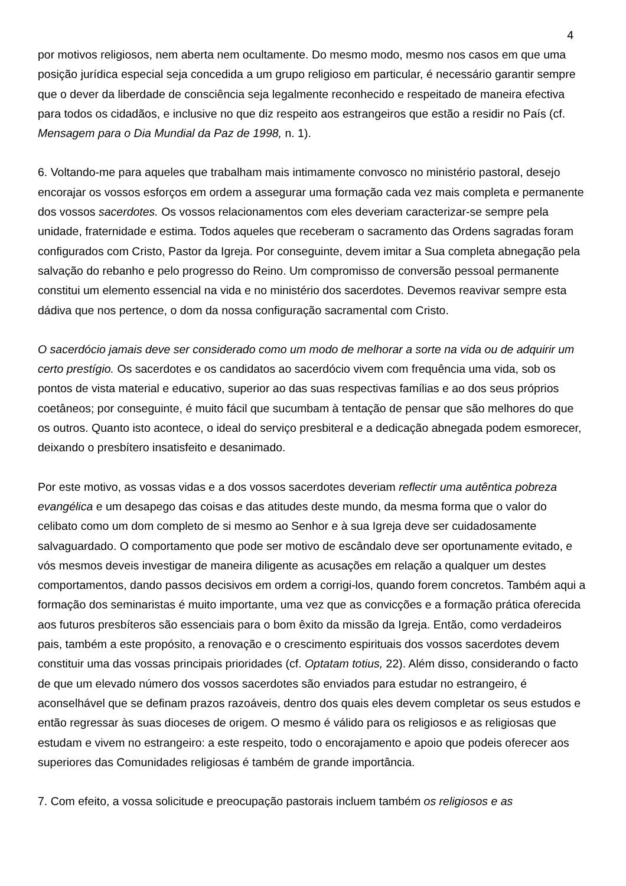4
por motivos religiosos, nem aberta nem ocultamente. Do mesmo modo, mesmo nos casos em que uma posição jurídica especial seja concedida a um grupo religioso em particular, é necessário garantir sempre que o dever da liberdade de consciência seja legalmente reconhecido e respeitado de maneira efectiva para todos os cidadãos, e inclusive no que diz respeito aos estrangeiros que estão a residir no País (cf. Mensagem para o Dia Mundial da Paz de 1998, n. 1).
6. Voltando-me para aqueles que trabalham mais intimamente convosco no ministério pastoral, desejo encorajar os vossos esforços em ordem a assegurar uma formação cada vez mais completa e permanente dos vossos sacerdotes. Os vossos relacionamentos com eles deveriam caracterizar-se sempre pela unidade, fraternidade e estima. Todos aqueles que receberam o sacramento das Ordens sagradas foram configurados com Cristo, Pastor da Igreja. Por conseguinte, devem imitar a Sua completa abnegação pela salvação do rebanho e pelo progresso do Reino. Um compromisso de conversão pessoal permanente constitui um elemento essencial na vida e no ministério dos sacerdotes. Devemos reavivar sempre esta dádiva que nos pertence, o dom da nossa configuração sacramental com Cristo.
O sacerdócio jamais deve ser considerado como um modo de melhorar a sorte na vida ou de adquirir um certo prestígio. Os sacerdotes e os candidatos ao sacerdócio vivem com frequência uma vida, sob os pontos de vista material e educativo, superior ao das suas respectivas famílias e ao dos seus próprios coetâneos; por conseguinte, é muito fácil que sucumbam à tentação de pensar que são melhores do que os outros. Quanto isto acontece, o ideal do serviço presbiteral e a dedicação abnegada podem esmorecer, deixando o presbítero insatisfeito e desanimado.
Por este motivo, as vossas vidas e a dos vossos sacerdotes deveriam reflectir uma autêntica pobreza evangélica e um desapego das coisas e das atitudes deste mundo, da mesma forma que o valor do celibato como um dom completo de si mesmo ao Senhor e à sua Igreja deve ser cuidadosamente salvaguardado. O comportamento que pode ser motivo de escândalo deve ser oportunamente evitado, e vós mesmos deveis investigar de maneira diligente as acusações em relação a qualquer um destes comportamentos, dando passos decisivos em ordem a corrigi-los, quando forem concretos. Também aqui a formação dos seminaristas é muito importante, uma vez que as convicções e a formação prática oferecida aos futuros presbíteros são essenciais para o bom êxito da missão da Igreja. Então, como verdadeiros pais, também a este propósito, a renovação e o crescimento espirituais dos vossos sacerdotes devem constituir uma das vossas principais prioridades (cf. Optatam totius, 22). Além disso, considerando o facto de que um elevado número dos vossos sacerdotes são enviados para estudar no estrangeiro, é aconselhável que se definam prazos razoáveis, dentro dos quais eles devem completar os seus estudos e então regressar às suas dioceses de origem. O mesmo é válido para os religiosos e as religiosas que estudam e vivem no estrangeiro: a este respeito, todo o encorajamento e apoio que podeis oferecer aos superiores das Comunidades religiosas é também de grande importância.
7. Com efeito, a vossa solicitude e preocupação pastorais incluem também os religiosos e as